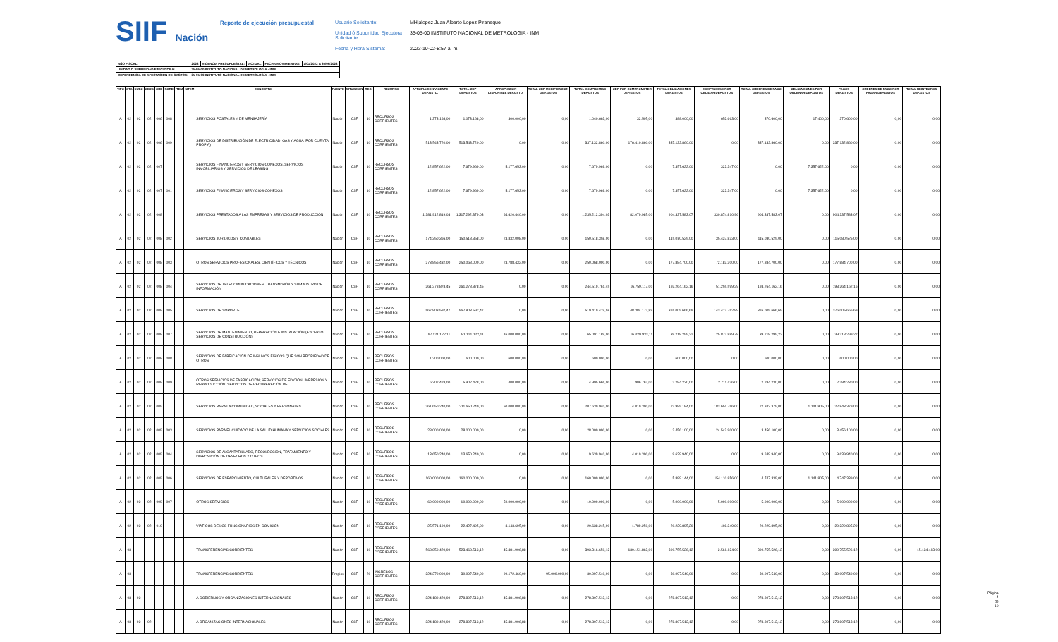SIIF Nación
Reporte de ejecución presupuestal
Usuario Solicitante: MHjalopez Juan Alberto Lopez Piraneque
Unidad ó Subunidad Ejecutora Solicitante: 35-05-00 INSTITUTO NACIONAL DE METROLOGIA - INM
Fecha y Hora Sistema: 2023-10-02-8:57 a. m.
| AÑO FISCAL: | 2023 | VIGENCIA PRESUPUESTAL: | ACTUAL | FECHA MOVIMIENTOS: | 1/01/2023 A 30/09/2023 |
| UNIDAD O SUBUNIDAD EJECUTORA: | 35-05-00 INSTITUTO NACIONAL DE METROLOGIA - INM | | | | |
| DEPENDENCIA DE AFECTACION DE GASTOS: | 35-05-00 INSTITUTO NACIONAL DE METROLOGÍA - INM | | | | |
| TIPO | CTA | SUBC | OBJG | ORD | SORD | ITEM | SITEM | CONCEPTO | FUENTE | SITUACION | REC. | RECURSO | APROPIACION VIGENTE DEP.GSTO. | TOTAL CDP DEP.GSTOS | APROPIACION DISPONIBLE DEP.GSTO. | TOTAL CDP MODIFICACION DEP.GSTOS | TOTAL COMPROMISO DEP.GSTOS | CDP POR COMPROMETER DEP.GSTOS | TOTAL OBLIGACIONES DEP.GSTOS | COMPROMISO POR OBLIGAR DEP.GSTOS | TOTAL ORDENES DE PAGO DEP.GSTOS | OBLIGACIONES POR ORDENAR DEP.GSTOS | PAGOS DEP.GSTOS | ORDENES DE PAGO POR PAGAR DEP.GSTOS | TOTAL REINTEGROS DEP.GSTOS |
| --- | --- | --- | --- | --- | --- | --- | --- | --- | --- | --- | --- | --- | --- | --- | --- | --- | --- | --- | --- | --- | --- | --- | --- | --- | --- |
| A | 02 | 02 | 02 | 006 | 008 | | | SERVICIOS POSTALES Y DE MENSAJERÍA | Nación | CSF | 10 | RECURSOS CORRIENTES | 1.373.168,00 | 1.073.168,00 | 300.000,00 | 0,00 | 1.040.663,00 | 32.505,00 | 388.000,00 | 652.663,00 | 370.600,00 | 17.400,00 | 370.600,00 | 0,00 | 0,00 |
| A | 02 | 02 | 02 | 006 | 009 | | | SERVICIOS DE DISTRIBUCIÓN DE ELECTRICIDAD, GAS Y AGUA (POR CUENTA PROPIA) | Nación | CSF | 10 | RECURSOS CORRIENTES | 513.543.720,00 | 513.543.720,00 | 0,00 | 0,00 | 337.132.860,00 | 176.410.860,00 | 337.132.860,00 | 0,00 | 337.132.860,00 | 0,00 | 337.132.860,00 | 0,00 | 0,00 |
| A | 02 | 02 | 02 | 007 | | | | SERVICIOS FINANCIEROS Y SERVICIOS CONEXOS, SERVICIOS INMOBILIARIOS Y SERVICIOS DE LEASING | Nación | CSF | 10 | RECURSOS CORRIENTES | 12.857.622,00 | 7.679.969,00 | 5.177.653,00 | 0,00 | 7.679.969,00 | 0,00 | 7.357.622,00 | 322.347,00 | 0,00 | 7.357.622,00 | 0,00 | 0,00 | 0,00 |
| A | 02 | 02 | 02 | 007 | 001 | | | SERVICIOS FINANCIEROS Y SERVICIOS CONEXOS | Nación | CSF | 10 | RECURSOS CORRIENTES | 12.857.622,00 | 7.679.969,00 | 5.177.653,00 | 0,00 | 7.679.969,00 | 0,00 | 7.357.622,00 | 322.347,00 | 0,00 | 7.357.622,00 | 0,00 | 0,00 | 0,00 |
| A | 02 | 02 | 02 | 008 | | | | SERVICIOS PRESTADOS A LAS EMPRESAS Y SERVICIOS DE PRODUCCIÓN | Nación | CSF | 10 | RECURSOS CORRIENTES | 1.381.912.819,03 | 1.317.292.379,03 | 64.620.440,00 | 0,00 | 1.235.212.394,03 | 82.079.985,00 | 904.337.583,07 | 330.874.810,96 | 904.337.583,07 | 0,00 | 904.337.583,07 | 0,00 | 0,00 |
| A | 02 | 02 | 02 | 008 | 002 | | | SERVICIOS JURÍDICOS Y CONTABLES | Nación | CSF | 10 | RECURSOS CORRIENTES | 174.350.366,00 | 150.518.358,00 | 23.832.008,00 | 0,00 | 150.518.358,00 | 0,00 | 115.080.525,00 | 35.437.833,00 | 115.080.525,00 | 0,00 | 115.080.525,00 | 0,00 | 0,00 |
| A | 02 | 02 | 02 | 008 | 003 | | | OTROS SERVICIOS PROFESIONALES, CIENTÍFICOS Y TÉCNICOS | Nación | CSF | 10 | RECURSOS CORRIENTES | 273.856.432,00 | 250.068.000,00 | 23.788.432,00 | 0,00 | 250.068.000,00 | 0,00 | 177.884.700,00 | 72.183.300,00 | 177.884.700,00 | 0,00 | 177.884.700,00 | 0,00 | 0,00 |
| A | 02 | 02 | 02 | 008 | 004 | | | SERVICIOS DE TELECOMUNICACIONES, TRANSMISIÓN Y SUMINISTRO DE INFORMACIÓN | Nación | CSF | 10 | RECURSOS CORRIENTES | 261.278.878,45 | 261.278.878,45 | 0,00 | 0,00 | 244.519.761,45 | 16.759.117,00 | 193.264.162,16 | 51.255.599,29 | 193.264.162,16 | 0,00 | 193.264.162,16 | 0,00 | 0,00 |
| A | 02 | 02 | 02 | 008 | 005 | | | SERVICIOS DE SOPORTE | Nación | CSF | 10 | RECURSOS CORRIENTES | 567.803.592,47 | 567.803.592,47 | 0,00 | 0,00 | 519.419.419,58 | 48.384.172,89 | 376.005.666,69 | 143.413.752,89 | 376.005.666,69 | 0,00 | 376.005.666,69 | 0,00 | 0,00 |
| A | 02 | 02 | 02 | 008 | 007 | | | SERVICIOS DE MANTENIMIENTO, REPARACIÓN E INSTALACIÓN (EXCEPTO SERVICIOS DE CONSTRUCCIÓN) | Nación | CSF | 10 | RECURSOS CORRIENTES | 97.121.122,11 | 81.121.122,11 | 16.000.000,00 | 0,00 | 65.091.189,00 | 16.029.933,11 | 39.218.299,22 | 25.872.889,78 | 39.218.299,22 | 0,00 | 39.218.299,22 | 0,00 | 0,00 |
| A | 02 | 02 | 02 | 008 | 008 | | | SERVICIOS DE FABRICACIÓN DE INSUMOS FÍSICOS QUE SON PROPIEDAD DE OTROS | Nación | CSF | 10 | RECURSOS CORRIENTES | 1.200.000,00 | 600.000,00 | 600.000,00 | 0,00 | 600.000,00 | 0,00 | 600.000,00 | 0,00 | 600.000,00 | 0,00 | 600.000,00 | 0,00 | 0,00 |
| A | 02 | 02 | 02 | 008 | 009 | | | OTROS SERVICIOS DE FABRICACIÓN; SERVICIOS DE EDICIÓN, IMPRESIÓN Y REPRODUCCIÓN; SERVICIOS DE RECUPERACIÓN DE | Nación | CSF | 10 | RECURSOS CORRIENTES | 6.302.428,00 | 5.902.428,00 | 400.000,00 | 0,00 | 4.995.666,00 | 906.762,00 | 2.284.230,00 | 2.711.436,00 | 2.284.230,00 | 0,00 | 2.284.230,00 | 0,00 | 0,00 |
| A | 02 | 02 | 02 | 009 | | | | SERVICIOS PARA LA COMUNIDAD, SOCIALES Y PERSONALES | Nación | CSF | 10 | RECURSOS CORRIENTES | 261.650.240,00 | 211.650.240,00 | 50.000.000,00 | 0,00 | 207.639.940,00 | 4.010.300,00 | 23.985.184,00 | 183.654.756,00 | 22.843.379,00 | 1.141.805,00 | 22.843.379,00 | 0,00 | 0,00 |
| A | 02 | 02 | 02 | 009 | 003 | | | SERVICIOS PARA EL CUIDADO DE LA SALUD HUMANA Y SERVICIOS SOCIALES | Nación | CSF | 10 | RECURSOS CORRIENTES | 28.000.000,00 | 28.000.000,00 | 0,00 | 0,00 | 28.000.000,00 | 0,00 | 3.456.100,00 | 24.543.900,00 | 3.456.100,00 | 0,00 | 3.456.100,00 | 0,00 | 0,00 |
| A | 02 | 02 | 02 | 009 | 004 | | | SERVICIOS DE ALCANTARILLADO, RECOLECCIÓN, TRATAMIENTO Y DISPOSICIÓN DE DESECHOS Y OTROS | Nación | CSF | 10 | RECURSOS CORRIENTES | 13.650.240,00 | 13.650.240,00 | 0,00 | 0,00 | 9.639.940,00 | 4.010.300,00 | 9.639.940,00 | 0,00 | 9.639.940,00 | 0,00 | 9.639.940,00 | 0,00 | 0,00 |
| A | 02 | 02 | 02 | 009 | 006 | | | SERVICIOS DE ESPARCIMIENTO, CULTURALES Y DEPORTIVOS | Nación | CSF | 10 | RECURSOS CORRIENTES | 160.000.000,00 | 160.000.000,00 | 0,00 | 0,00 | 160.000.000,00 | 0,00 | 5.889.144,00 | 154.110.856,00 | 4.747.339,00 | 1.141.805,00 | 4.747.339,00 | 0,00 | 0,00 |
| A | 02 | 02 | 02 | 009 | 007 | | | OTROS SERVICIOS | Nación | CSF | 10 | RECURSOS CORRIENTES | 60.000.000,00 | 10.000.000,00 | 50.000.000,00 | 0,00 | 10.000.000,00 | 0,00 | 5.000.000,00 | 5.000.000,00 | 5.000.000,00 | 0,00 | 5.000.000,00 | 0,00 | 0,00 |
| A | 02 | 02 | 02 | 010 | | | | VIÁTICOS DE LOS FUNCIONARIOS EN COMISIÓN | Nación | CSF | 10 | RECURSOS CORRIENTES | 25.571.190,00 | 22.427.495,00 | 3.143.695,00 | 0,00 | 20.638.245,00 | 1.789.250,00 | 20.229.895,20 | 408.349,80 | 20.229.895,20 | 0,00 | 20.229.895,20 | 0,00 | 0,00 |
| A | 03 | | | | | | | TRANSFERENCIAS CORRIENTES | Nación | CSF | 10 | RECURSOS CORRIENTES | 568.850.420,00 | 523.468.513,12 | 45.381.906,88 | 0,00 | 393.316.650,12 | 130.151.863,00 | 390.755.526,12 | 2.561.124,00 | 390.755.526,12 | 0,00 | 390.755.526,12 | 0,00 | 15.134.413,00 |
| A | 03 | | | | | | | TRANSFERENCIAS CORRIENTES | Propios | CSF | 20 | INGRESOS CORRIENTES | 224.270.000,00 | 30.097.540,00 | 99.172.460,00 | 95.000.000,00 | 30.097.540,00 | 0,00 | 30.097.540,00 | 0,00 | 30.097.540,00 | 0,00 | 30.097.540,00 | 0,00 | 0,00 |
| A | 03 | 02 | | | | | | A GOBIERNOS Y ORGANIZACIONES INTERNACIONALES | Nación | CSF | 10 | RECURSOS CORRIENTES | 324.189.420,00 | 278.807.513,12 | 45.381.906,88 | 0,00 | 278.807.513,12 | 0,00 | 278.807.513,12 | 0,00 | 278.807.513,12 | 0,00 | 278.807.513,12 | 0,00 | 0,00 |
| A | 03 | 02 | 02 | | | | | A ORGANIZACIONES INTERNACIONALES | Nación | CSF | 10 | RECURSOS CORRIENTES | 324.189.420,00 | 278.807.513,12 | 45.381.906,88 | 0,00 | 278.807.513,12 | 0,00 | 278.807.513,12 | 0,00 | 278.807.513,12 | 0,00 | 278.807.513,12 | 0,00 | 0,00 |
Página
4
de
10